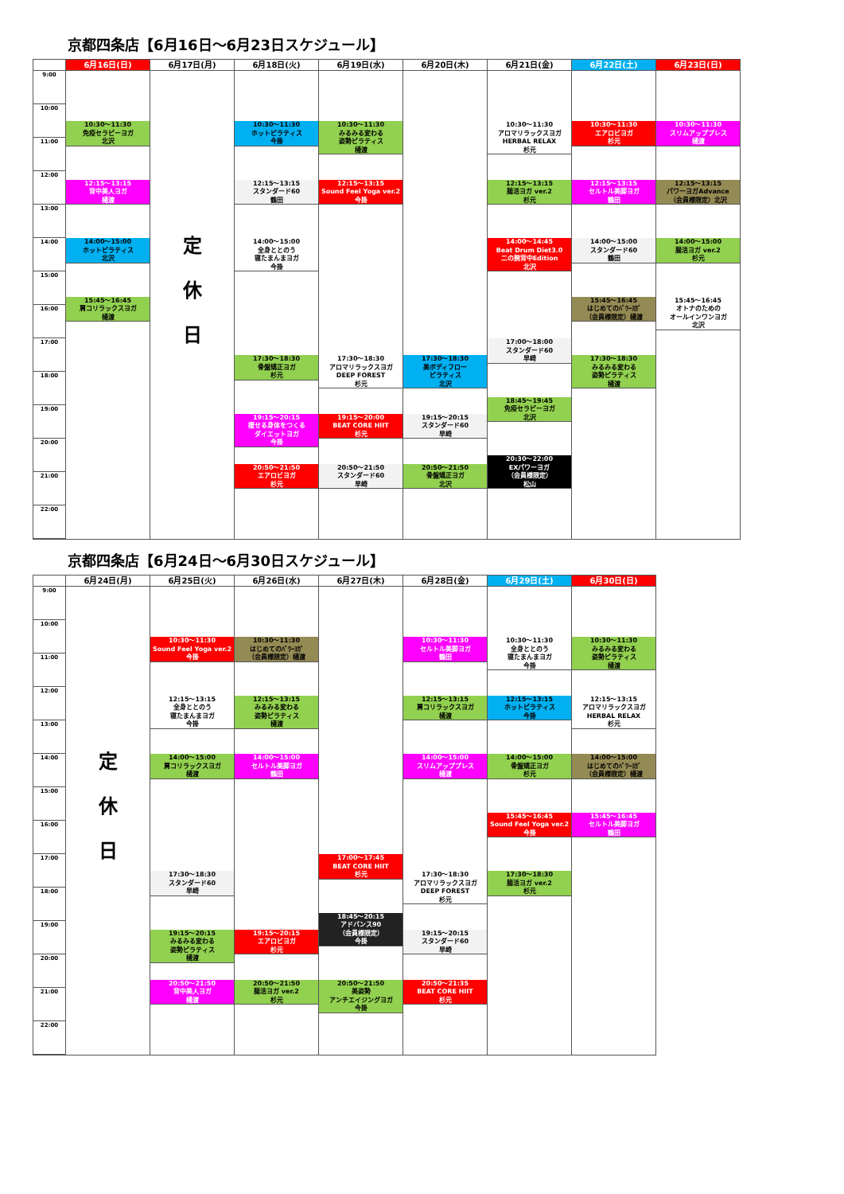京都四条店【6月16日～6月23日スケジュール】
| | 6月16日(日) | 6月17日(月) | 6月18日(火) | 6月19日(水) | 6月20日(木) | 6月21日(金) | 6月22日(土) | 6月23日(日) |
| --- | --- | --- | --- | --- | --- | --- | --- | --- |
| 9:00 10:00 11:00 12:00 13:00 14:00 15:00 16:00 17:00 18:00 19:00 20:00 21:00 22:00 | 10:30～11:30 免疫セラピーヨガ 北沢 12:15～13:15 背中美人ヨガ 樋渡 14:00～15:00 ホットピラティス 北沢 15:45～16:45 肩コリラックスヨガ 樋渡 | 定 休 日 | 10:30～11:30 ホットピラティス 今掛 12:15～13:15 スタンダード60 鶴田 14:00～15:00 全身ととのう 寝たまんまヨガ 今掛 17:30～18:30 骨盤矯正ヨガ 杉元 19:15～20:15 痩せる身体をつくる ダイエットヨガ 今掛 20:50～21:50 エアロビヨガ 杉元 | 10:30～11:30 みるみる変わる 姿勢ピラティス 樋渡 12:15～13:15 Sound Feel Yoga ver.2 今掛 17:30～18:30 アロマリラックスヨガ DEEP FOREST 杉元 19:15～20:00 BEAT CORE HIIT 杉元 20:50～21:50 スタンダード60 早崎 | 17:30～18:30 美ボディフロー ピラティス 北沢 19:15～20:15 スタンダード60 早崎 20:50～21:50 骨盤矯正ヨガ 北沢 | 10:30～11:30 アロマリラックスヨガ HERBAL RELAX 杉元 12:15～13:15 腸活ヨガ ver.2 杉元 14:00～14:45 Beat Drum Diet3.0 二の腕背中Edition 北沢 17:00～18:00 スタンダード60 早崎 18:45～19:45 免疫セラピーヨガ 北沢 20:30～22:00 EXパワーヨガ （会員様限定） 松山 | 10:30～11:30 エアロビヨガ 杉元 12:15～13:15 セルトル美脚ヨガ 鶴田 14:00～15:00 スタンダード60 鶴田 15:45～16:45 はじめてのﾊﾟﾜｰﾖｶﾞ （会員様限定）樋渡 17:30～18:30 みるみる変わる 姿勢ピラティス 樋渡 | 10:30～11:30 スリムアッププレス 樋渡 12:15～13:15 パワーヨガAdvance （会員様限定）北沢 14:00～15:00 腸活ヨガ ver.2 杉元 15:45～16:45 オトナのための オールインワンヨガ 北沢 |
京都四条店【6月24日～6月30日スケジュール】
| | 6月24日(月) | 6月25日(火) | 6月26日(水) | 6月27日(木) | 6月28日(金) | 6月29日(土) | 6月30日(日) |
| --- | --- | --- | --- | --- | --- | --- | --- |
| 9:00 10:00 11:00 12:00 13:00 14:00 15:00 16:00 17:00 18:00 19:00 20:00 21:00 22:00 | 定 休 日 | 10:30～11:30 Sound Feel Yoga ver.2 今掛 12:15～13:15 全身ととのう 寝たまんまヨガ 今掛 14:00～15:00 肩コリラックスヨガ 樋渡 17:30～18:30 スタンダード60 早崎 19:15～20:15 みるみる変わる 姿勢ピラティス 樋渡 20:50～21:50 背中美人ヨガ 樋渡 | 10:30～11:30 はじめてのﾊﾟﾜｰﾖｶﾞ （会員様限定）樋渡 12:15～13:15 みるみる変わる 姿勢ピラティス 樋渡 14:00～15:00 セルトル美脚ヨガ 鶴田 19:15～20:15 エアロビヨガ 杉元 20:50～21:50 腸活ヨガ ver.2 杉元 | 17:00～17:45 BEAT CORE HIIT 杉元 18:45～20:15 アドバンス90 （会員様限定） 今掛 20:50～21:50 美姿勢 アンチエイジングヨガ 今掛 | 10:30～11:30 セルトル美脚ヨガ 鶴田 12:15～13:15 肩コリラックスヨガ 樋渡 14:00～15:00 スリムアッププレス 樋渡 17:30～18:30 アロマリラックスヨガ DEEP FOREST 杉元 19:15～20:15 スタンダード60 早崎 20:50～21:35 BEAT CORE HIIT 杉元 | 10:30～11:30 全身ととのう 寝たまんまヨガ 今掛 12:15～13:15 ホットピラティス 今掛 14:00～15:00 骨盤矯正ヨガ 杉元 15:45～16:45 Sound Feel Yoga ver.2 今掛 17:30～18:30 腸活ヨガ ver.2 杉元 | 10:30～11:30 みるみる変わる 姿勢ピラティス 樋渡 12:15～13:15 アロマリラックスヨガ HERBAL RELAX 杉元 14:00～15:00 はじめてのﾊﾟﾜｰﾖｶﾞ （会員様限定）樋渡 15:45～16:45 セルトル美脚ヨガ 鶴田 |